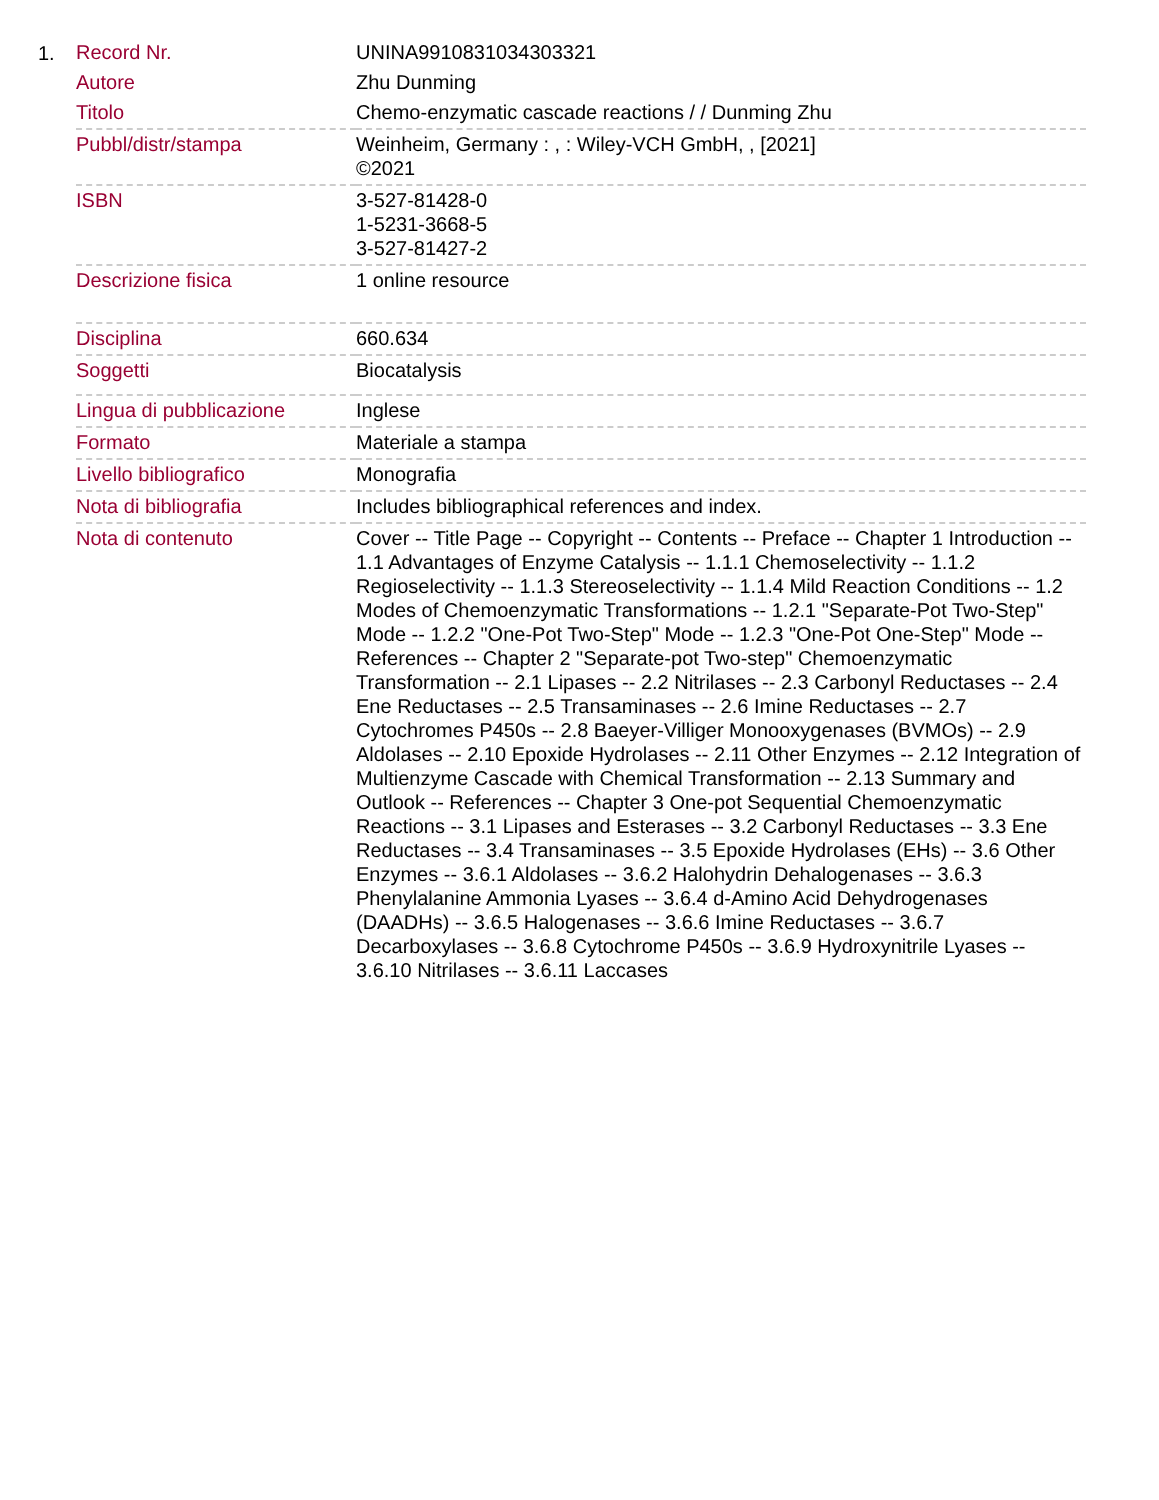1.
| Record Nr. | UNINA9910831034303321 |
| Autore | Zhu Dunming |
| Titolo | Chemo-enzymatic cascade reactions / / Dunming Zhu |
| Pubbl/distr/stampa | Weinheim, Germany : , : Wiley-VCH GmbH, , [2021] ©2021 |
| ISBN | 3-527-81428-0 1-5231-3668-5 3-527-81427-2 |
| Descrizione fisica | 1 online resource |
| Disciplina | 660.634 |
| Soggetti | Biocatalysis |
| Lingua di pubblicazione | Inglese |
| Formato | Materiale a stampa |
| Livello bibliografico | Monografia |
| Nota di bibliografia | Includes bibliographical references and index. |
| Nota di contenuto | Cover -- Title Page -- Copyright -- Contents -- Preface -- Chapter 1 Introduction -- 1.1 Advantages of Enzyme Catalysis -- 1.1.1 Chemoselectivity -- 1.1.2 Regioselectivity -- 1.1.3 Stereoselectivity -- 1.1.4 Mild Reaction Conditions -- 1.2 Modes of Chemoenzymatic Transformations -- 1.2.1 "Separate-Pot Two-Step" Mode -- 1.2.2 "One-Pot Two-Step" Mode -- 1.2.3 "One-Pot One-Step" Mode -- References -- Chapter 2 "Separate-pot Two-step" Chemoenzymatic Transformation -- 2.1 Lipases -- 2.2 Nitrilases -- 2.3 Carbonyl Reductases -- 2.4 Ene Reductases -- 2.5 Transaminases -- 2.6 Imine Reductases -- 2.7 Cytochromes P450s -- 2.8 Baeyer-Villiger Monooxygenases (BVMOs) -- 2.9 Aldolases -- 2.10 Epoxide Hydrolases -- 2.11 Other Enzymes -- 2.12 Integration of Multienzyme Cascade with Chemical Transformation -- 2.13 Summary and Outlook -- References -- Chapter 3 One-pot Sequential Chemoenzymatic Reactions -- 3.1 Lipases and Esterases -- 3.2 Carbonyl Reductases -- 3.3 Ene Reductases -- 3.4 Transaminases -- 3.5 Epoxide Hydrolases (EHs) -- 3.6 Other Enzymes -- 3.6.1 Aldolases -- 3.6.2 Halohydrin Dehalogenases -- 3.6.3 Phenylalanine Ammonia Lyases -- 3.6.4 d-Amino Acid Dehydrogenases (DAADHs) -- 3.6.5 Halogenases -- 3.6.6 Imine Reductases -- 3.6.7 Decarboxylases -- 3.6.8 Cytochrome P450s -- 3.6.9 Hydroxynitrile Lyases -- 3.6.10 Nitrilases -- 3.6.11 Laccases |